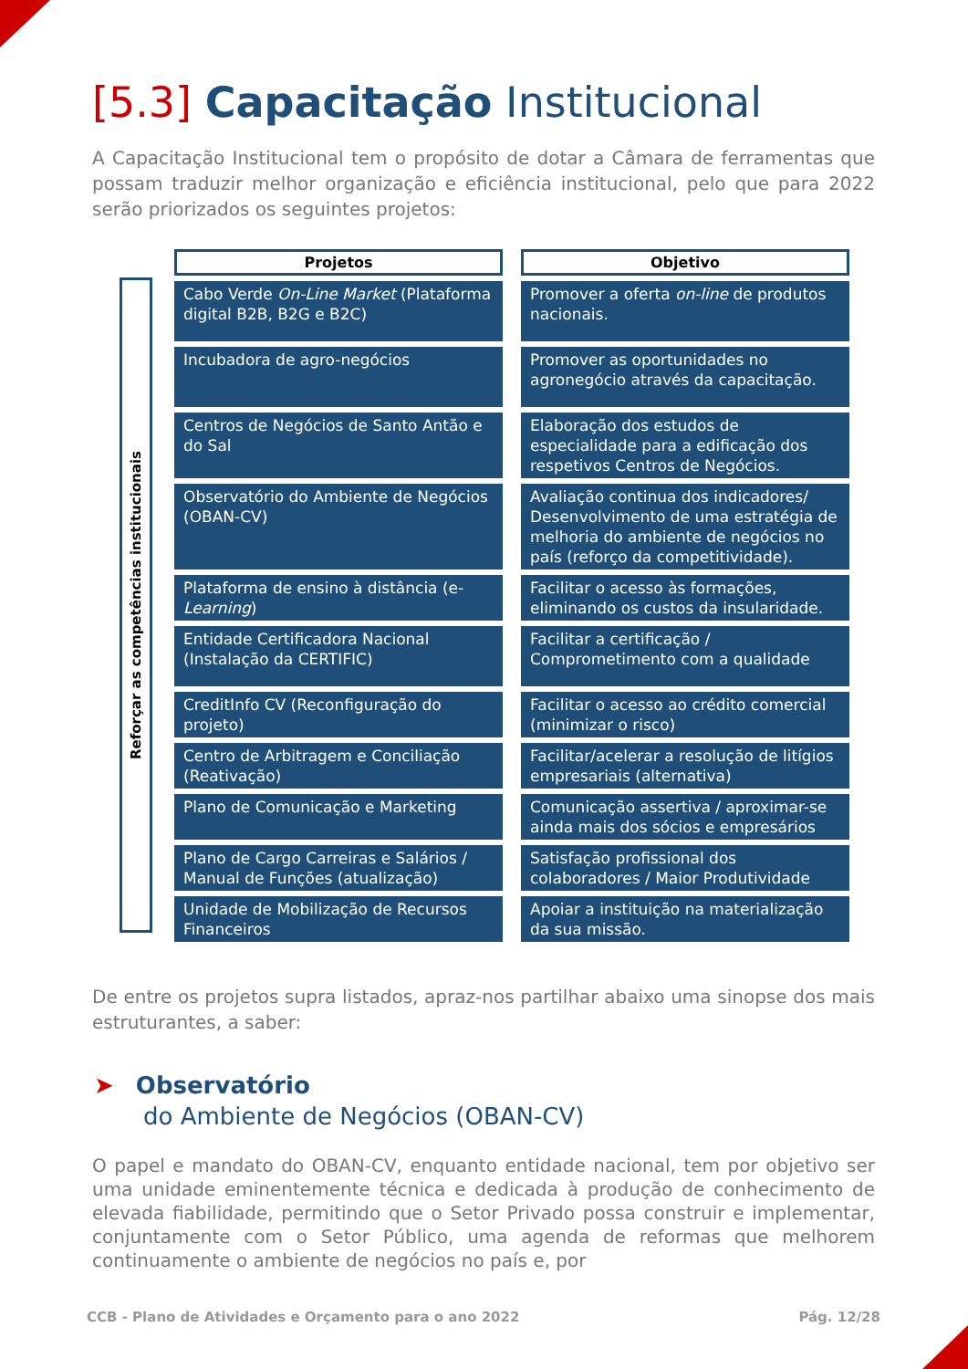[5.3] Capacitação Institucional
A Capacitação Institucional tem o propósito de dotar a Câmara de ferramentas que possam traduzir melhor organização e eficiência institucional, pelo que para 2022 serão priorizados os seguintes projetos:
Reforçar as competências institucionais
| Projetos | Objetivo |
| --- | --- |
| Cabo Verde On-Line Market (Plataforma digital B2B, B2G e B2C) | Promover a oferta on-line de produtos nacionais. |
| Incubadora de agro-negócios | Promover as oportunidades no agronegócio através da capacitação. |
| Centros de Negócios de Santo Antão e do Sal | Elaboração dos estudos de especialidade para a edificação dos respetivos Centros de Negócios. |
| Observatório do Ambiente de Negócios (OBAN-CV) | Avaliação continua dos indicadores/ Desenvolvimento de uma estratégia de melhoria do ambiente de negócios no país (reforço da competitividade). |
| Plataforma de ensino à distância (e- Learning ) | Facilitar o acesso às formações, eliminando os custos da insularidade. |
| Entidade Certificadora Nacional (Instalação da CERTIFIC) | Facilitar a certificação / Comprometimento com a qualidade |
| CreditInfo CV (Reconfiguração do projeto) | Facilitar o acesso ao crédito comercial (minimizar o risco) |
| Centro de Arbitragem e Conciliação (Reativação) | Facilitar/acelerar a resolução de litígios empresariais (alternativa) |
| Plano de Comunicação e Marketing | Comunicação assertiva / aproximar-se ainda mais dos sócios e empresários |
| Plano de Cargo Carreiras e Salários / Manual de Funções (atualização) | Satisfação profissional dos colaboradores / Maior Produtividade |
| Unidade de Mobilização de Recursos Financeiros | Apoiar a instituição na materialização da sua missão. |
De entre os projetos supra listados, apraz-nos partilhar abaixo uma sinopse dos mais estruturantes, a saber:
➤ Observatório
do Ambiente de Negócios (OBAN-CV)
O papel e mandato do OBAN-CV, enquanto entidade nacional, tem por objetivo ser uma unidade eminentemente técnica e dedicada à produção de conhecimento de elevada fiabilidade, permitindo que o Setor Privado possa construir e implementar, conjuntamente com o Setor Público, uma agenda de reformas que melhorem continuamente o ambiente de negócios no país e, por
CCB - Plano de Atividades e Orçamento para o ano 2022 Pág. 12/28